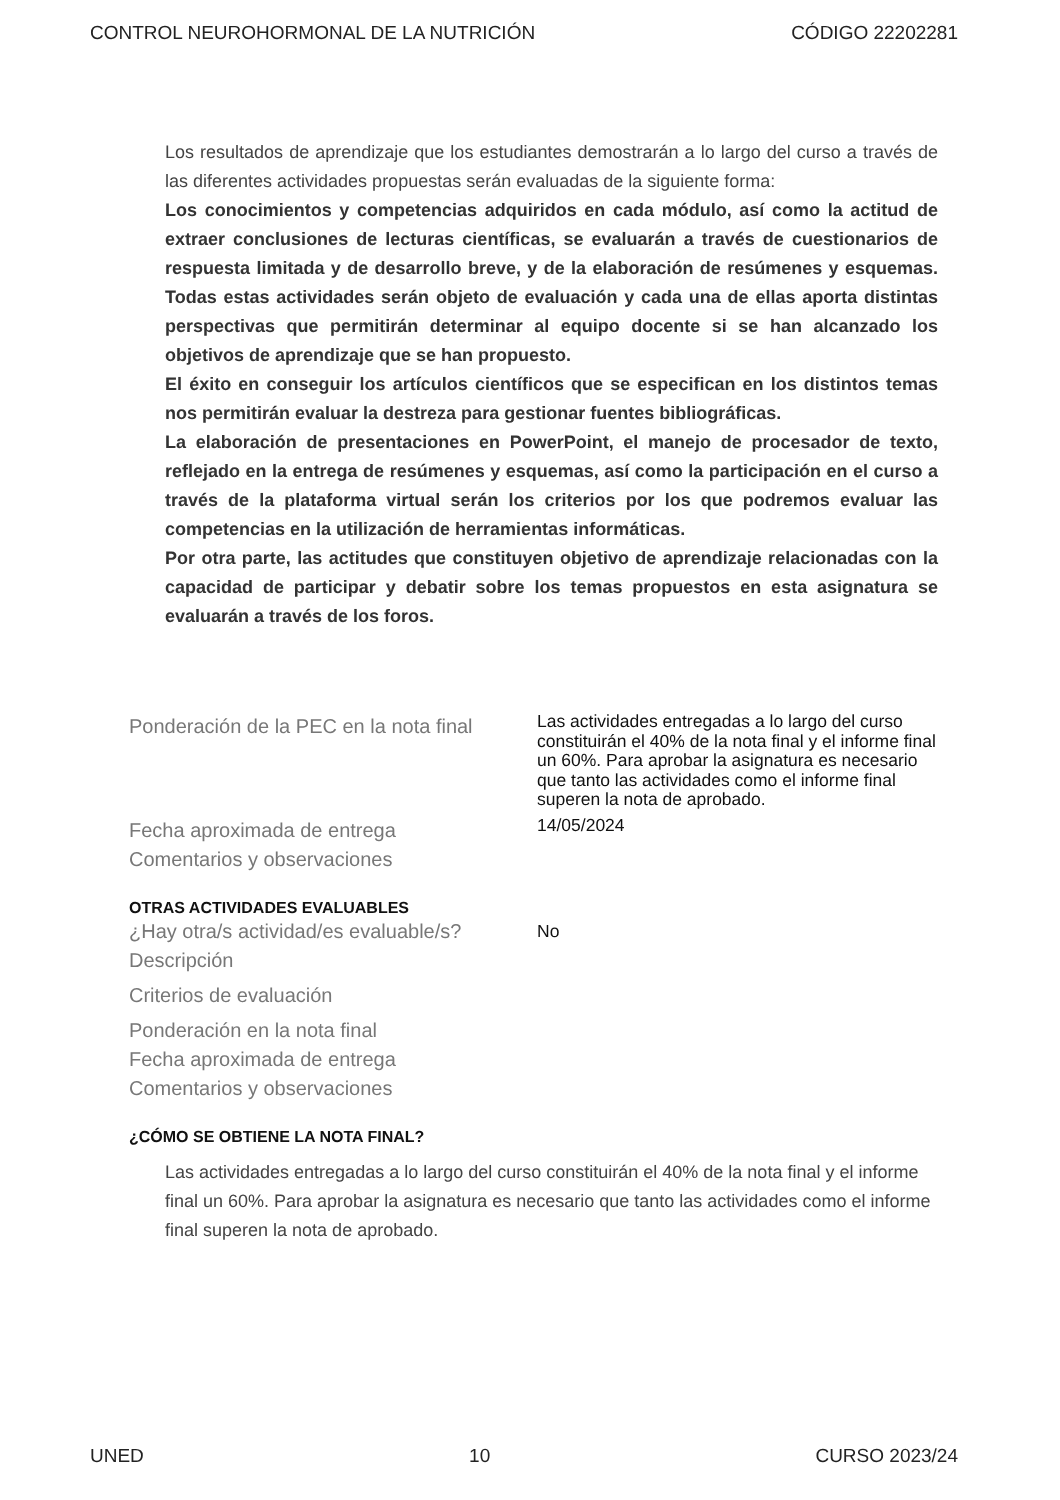CONTROL NEUROHORMONAL DE LA NUTRICIÓN CÓDIGO 22202281
Los resultados de aprendizaje que los estudiantes demostrarán a lo largo del curso a través de las diferentes actividades propuestas serán evaluadas de la siguiente forma:
Los conocimientos y competencias adquiridos en cada módulo, así como la actitud de extraer conclusiones de lecturas científicas, se evaluarán a través de cuestionarios de respuesta limitada y de desarrollo breve, y de la elaboración de resúmenes y esquemas. Todas estas actividades serán objeto de evaluación y cada una de ellas aporta distintas perspectivas que permitirán determinar al equipo docente si se han alcanzado los objetivos de aprendizaje que se han propuesto.
El éxito en conseguir los artículos científicos que se especifican en los distintos temas nos permitirán evaluar la destreza para gestionar fuentes bibliográficas.
La elaboración de presentaciones en PowerPoint, el manejo de procesador de texto, reflejado en la entrega de resúmenes y esquemas, así como la participación en el curso a través de la plataforma virtual serán los criterios por los que podremos evaluar las competencias en la utilización de herramientas informáticas.
Por otra parte, las actitudes que constituyen objetivo de aprendizaje relacionadas con la capacidad de participar y debatir sobre los temas propuestos en esta asignatura se evaluarán a través de los foros.
Ponderación de la PEC en la nota final
Las actividades entregadas a lo largo del curso constituirán el 40% de la nota final y el informe final un 60%. Para aprobar la asignatura es necesario que tanto las actividades como el informe final superen la nota de aprobado.
Fecha aproximada de entrega
14/05/2024
Comentarios y observaciones
OTRAS ACTIVIDADES EVALUABLES
¿Hay otra/s actividad/es evaluable/s?
No
Descripción
Criterios de evaluación
Ponderación en la nota final
Fecha aproximada de entrega
Comentarios y observaciones
¿CÓMO SE OBTIENE LA NOTA FINAL?
Las actividades entregadas a lo largo del curso constituirán el 40% de la nota final y el informe final un 60%. Para aprobar la asignatura es necesario que tanto las actividades como el informe final superen la nota de aprobado.
UNED 10 CURSO 2023/24